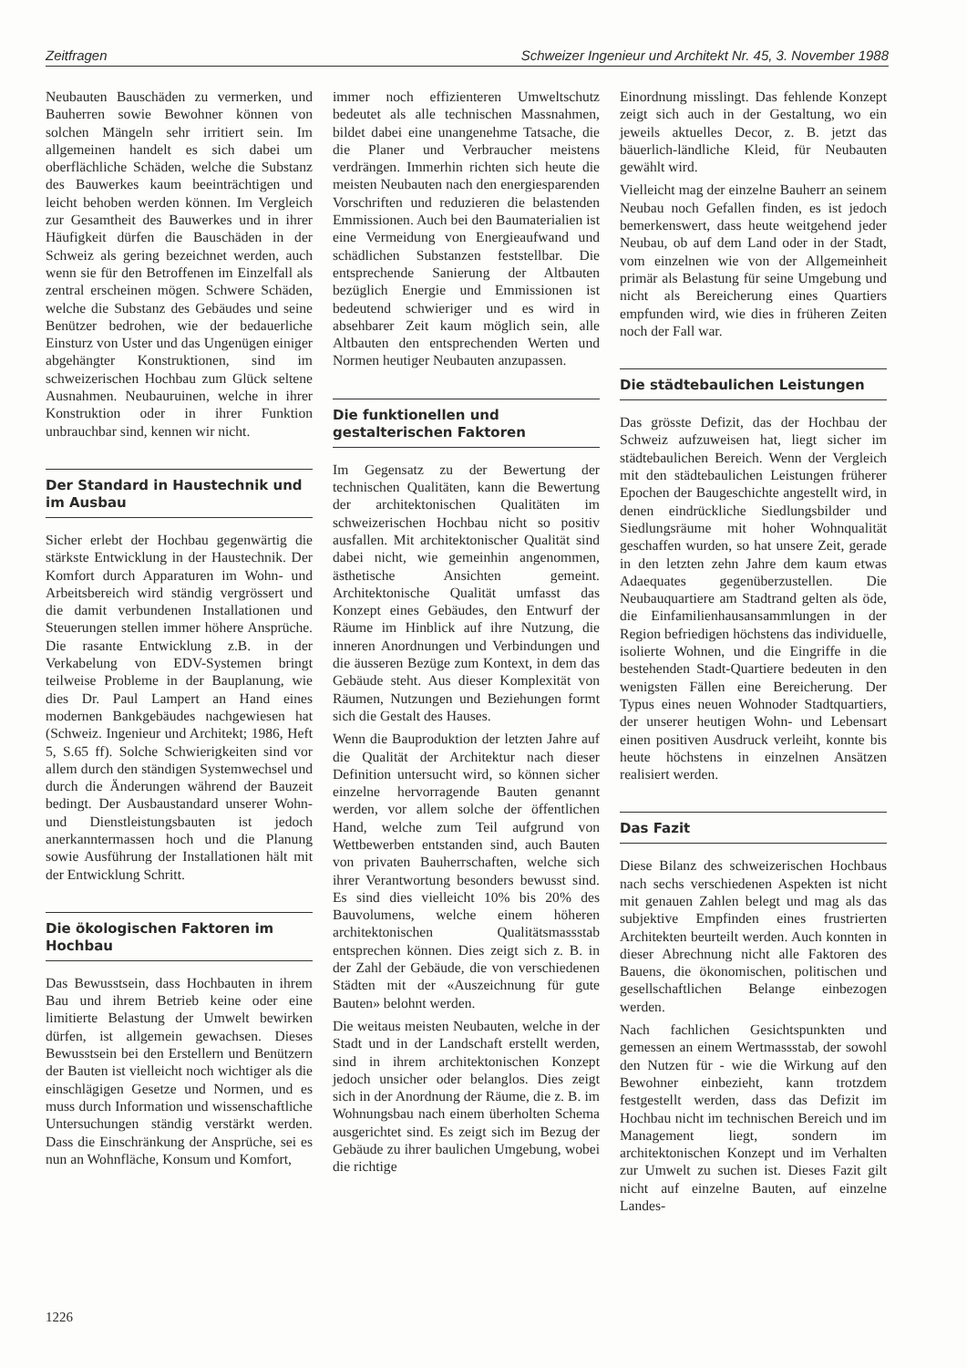Zeitfragen Schweizer Ingenieur und Architekt Nr. 45, 3. November 1988
Neubauten Bauschäden zu vermerken, und Bauherren sowie Bewohner können von solchen Mängeln sehr irritiert sein. Im allgemeinen handelt es sich dabei um oberflächliche Schäden, welche die Substanz des Bauwerkes kaum beeinträchtigen und leicht behoben werden können. Im Vergleich zur Gesamtheit des Bauwerkes und in ihrer Häufigkeit dürfen die Bauschäden in der Schweiz als gering bezeichnet werden, auch wenn sie für den Betroffenen im Einzelfall als zentral erscheinen mögen. Schwere Schäden, welche die Substanz des Gebäudes und seine Benützer bedrohen, wie der bedauerliche Einsturz von Uster und das Ungenügen einiger abgehängter Konstruktionen, sind im schweizerischen Hochbau zum Glück seltene Ausnahmen. Neubauruinen, welche in ihrer Konstruktion oder in ihrer Funktion unbrauchbar sind, kennen wir nicht.
Der Standard in Haustechnik und im Ausbau
Sicher erlebt der Hochbau gegenwärtig die stärkste Entwicklung in der Haustechnik. Der Komfort durch Apparaturen im Wohn- und Arbeitsbereich wird ständig vergrössert und die damit verbundenen Installationen und Steuerungen stellen immer höhere Ansprüche. Die rasante Entwicklung z.B. in der Verkabelung von EDV-Systemen bringt teilweise Probleme in der Bauplanung, wie dies Dr. Paul Lampert an Hand eines modernen Bankgebäudes nachgewiesen hat (Schweiz. Ingenieur und Architekt; 1986, Heft 5, S.65 ff). Solche Schwierigkeiten sind vor allem durch den ständigen Systemwechsel und durch die Änderungen während der Bauzeit bedingt. Der Ausbaustandard unserer Wohn- und Dienstleistungsbauten ist jedoch anerkanntermassen hoch und die Planung sowie Ausführung der Installationen hält mit der Entwicklung Schritt.
Die ökologischen Faktoren im Hochbau
Das Bewusstsein, dass Hochbauten in ihrem Bau und ihrem Betrieb keine oder eine limitierte Belastung der Umwelt bewirken dürfen, ist allgemein gewachsen. Dieses Bewusstsein bei den Erstellern und Benützern der Bauten ist vielleicht noch wichtiger als die einschlägigen Gesetze und Normen, und es muss durch Information und wissenschaftliche Untersuchungen ständig verstärkt werden. Dass die Einschränkung der Ansprüche, sei es nun an Wohnfläche, Konsum und Komfort,
immer noch effizienteren Umweltschutz bedeutet als alle technischen Massnahmen, bildet dabei eine unangenehme Tatsache, die die Planer und Verbraucher meistens verdrängen. Immerhin richten sich heute die meisten Neubauten nach den energiesparenden Vorschriften und reduzieren die belastenden Emmissionen. Auch bei den Baumaterialien ist eine Vermeidung von Energieaufwand und schädlichen Substanzen feststellbar. Die entsprechende Sanierung der Altbauten bezüglich Energie und Emmissionen ist bedeutend schwieriger und es wird in absehbarer Zeit kaum möglich sein, alle Altbauten den entsprechenden Werten und Normen heutiger Neubauten anzupassen.
Die funktionellen und gestalterischen Faktoren
Im Gegensatz zu der Bewertung der technischen Qualitäten, kann die Bewertung der architektonischen Qualitäten im schweizerischen Hochbau nicht so positiv ausfallen. Mit architektonischer Qualität sind dabei nicht, wie gemeinhin angenommen, ästhetische Ansichten gemeint. Architektonische Qualität umfasst das Konzept eines Gebäudes, den Entwurf der Räume im Hinblick auf ihre Nutzung, die inneren Anordnungen und Verbindungen und die äusseren Bezüge zum Kontext, in dem das Gebäude steht. Aus dieser Komplexität von Räumen, Nutzungen und Beziehungen formt sich die Gestalt des Hauses.
Wenn die Bauproduktion der letzten Jahre auf die Qualität der Architektur nach dieser Definition untersucht wird, so können sicher einzelne hervorragende Bauten genannt werden, vor allem solche der öffentlichen Hand, welche zum Teil aufgrund von Wettbewerben entstanden sind, auch Bauten von privaten Bauherrschaften, welche sich ihrer Verantwortung besonders bewusst sind. Es sind dies vielleicht 10% bis 20% des Bauvolumens, welche einem höheren architektonischen Qualitätsmassstab entsprechen können. Dies zeigt sich z. B. in der Zahl der Gebäude, die von verschiedenen Städten mit der «Auszeichnung für gute Bauten» belohnt werden.
Die weitaus meisten Neubauten, welche in der Stadt und in der Landschaft erstellt werden, sind in ihrem architektonischen Konzept jedoch unsicher oder belanglos. Dies zeigt sich in der Anordnung der Räume, die z. B. im Wohnungsbau nach einem überholten Schema ausgerichtet sind. Es zeigt sich im Bezug der Gebäude zu ihrer baulichen Umgebung, wobei die richtige
Einordnung misslingt. Das fehlende Konzept zeigt sich auch in der Gestaltung, wo ein jeweils aktuelles Decor, z. B. jetzt das bäuerlich-ländliche Kleid, für Neubauten gewählt wird.
Vielleicht mag der einzelne Bauherr an seinem Neubau noch Gefallen finden, es ist jedoch bemerkenswert, dass heute weitgehend jeder Neubau, ob auf dem Land oder in der Stadt, vom einzelnen wie von der Allgemeinheit primär als Belastung für seine Umgebung und nicht als Bereicherung eines Quartiers empfunden wird, wie dies in früheren Zeiten noch der Fall war.
Die städtebaulichen Leistungen
Das grösste Defizit, das der Hochbau der Schweiz aufzuweisen hat, liegt sicher im städtebaulichen Bereich. Wenn der Vergleich mit den städtebaulichen Leistungen früherer Epochen der Baugeschichte angestellt wird, in denen eindrückliche Siedlungsbilder und Siedlungsräume mit hoher Wohnqualität geschaffen wurden, so hat unsere Zeit, gerade in den letzten zehn Jahre dem kaum etwas Adaequates gegenüberzustellen. Die Neubauquartiere am Stadtrand gelten als öde, die Einfamilienhausansammlungen in der Region befriedigen höchstens das individuelle, isolierte Wohnen, und die Eingriffe in die bestehenden Stadt-Quartiere bedeuten in den wenigsten Fällen eine Bereicherung. Der Typus eines neuen Wohnoder Stadtquartiers, der unserer heutigen Wohn- und Lebensart einen positiven Ausdruck verleiht, konnte bis heute höchstens in einzelnen Ansätzen realisiert werden.
Das Fazit
Diese Bilanz des schweizerischen Hochbaus nach sechs verschiedenen Aspekten ist nicht mit genauen Zahlen belegt und mag als das subjektive Empfinden eines frustrierten Architekten beurteilt werden. Auch konnten in dieser Abrechnung nicht alle Faktoren des Bauens, die ökonomischen, politischen und gesellschaftlichen Belange einbezogen werden.
Nach fachlichen Gesichtspunkten und gemessen an einem Wertmassstab, der sowohl den Nutzen für - wie die Wirkung auf den Bewohner einbezieht, kann trotzdem festgestellt werden, dass das Defizit im Hochbau nicht im technischen Bereich und im Management liegt, sondern im architektonischen Konzept und im Verhalten zur Umwelt zu suchen ist. Dieses Fazit gilt nicht auf einzelne Bauten, auf einzelne Landes-
1226